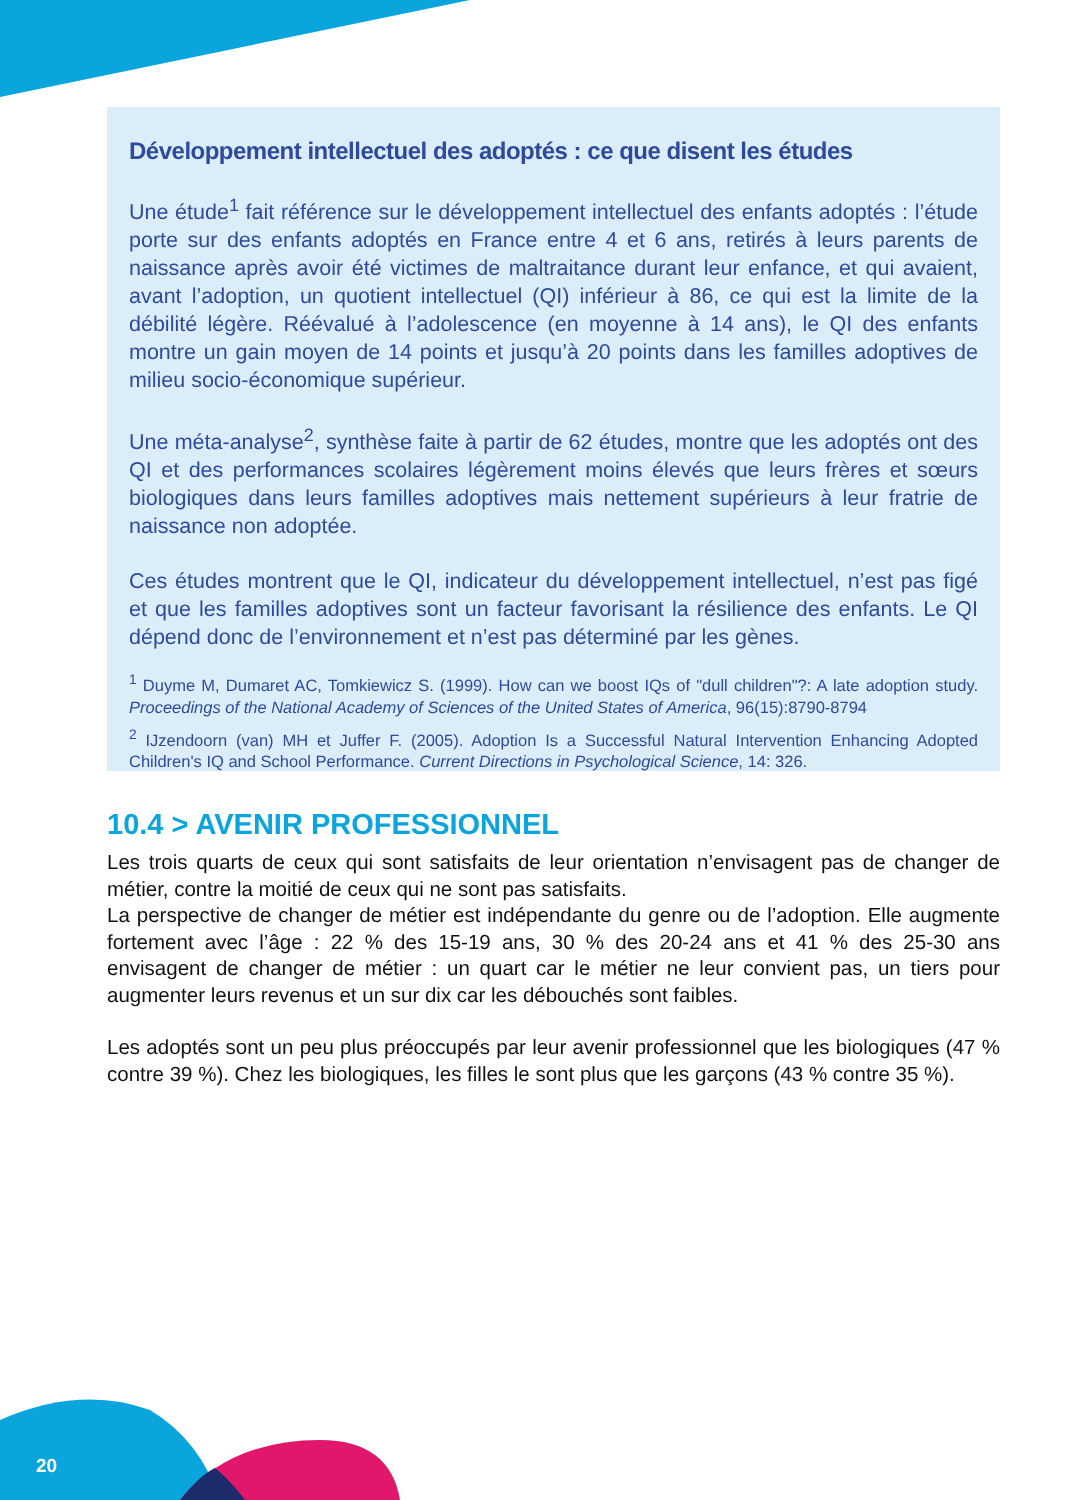Développement intellectuel des adoptés : ce que disent les études
Une étude<sup>1</sup> fait référence sur le développement intellectuel des enfants adoptés : l’étude porte sur des enfants adoptés en France entre 4 et 6 ans, retirés à leurs parents de naissance après avoir été victimes de maltraitance durant leur enfance, et qui avaient, avant l’adoption, un quotient intellectuel (QI) inférieur à 86, ce qui est la limite de la débilité légère. Réévalué à l’adolescence (en moyenne à 14 ans), le QI des enfants montre un gain moyen de 14 points et jusqu’à 20 points dans les familles adoptives de milieu socio-économique supérieur.
Une méta-analyse<sup>2</sup>, synthèse faite à partir de 62 études, montre que les adoptés ont des QI et des performances scolaires légèrement moins élevés que leurs frères et sœurs biologiques dans leurs familles adoptives mais nettement supérieurs à leur fratrie de naissance non adoptée.
Ces études montrent que le QI, indicateur du développement intellectuel, n’est pas figé et que les familles adoptives sont un facteur favorisant la résilience des enfants. Le QI dépend donc de l’environnement et n’est pas déterminé par les gènes.
<sup>1</sup> Duyme M, Dumaret AC, Tomkiewicz S. (1999). How can we boost IQs of "dull children"?: A late adoption study. Proceedings of the National Academy of Sciences of the United States of America, 96(15):8790-8794
<sup>2</sup> IJzendoorn (van) MH et Juffer F. (2005). Adoption Is a Successful Natural Intervention Enhancing Adopted Children's IQ and School Performance. Current Directions in Psychological Science, 14: 326.
10.4 > AVENIR PROFESSIONNEL
Les trois quarts de ceux qui sont satisfaits de leur orientation n’envisagent pas de changer de métier, contre la moitié de ceux qui ne sont pas satisfaits.
La perspective de changer de métier est indépendante du genre ou de l’adoption. Elle augmente fortement avec l’âge : 22 % des 15-19 ans, 30 % des 20-24 ans et 41 % des 25-30 ans envisagent de changer de métier : un quart car le métier ne leur convient pas, un tiers pour augmenter leurs revenus et un sur dix car les débouchés sont faibles.
Les adoptés sont un peu plus préoccupés par leur avenir professionnel que les biologiques (47 % contre 39 %). Chez les biologiques, les filles le sont plus que les garçons (43 % contre 35 %).
20